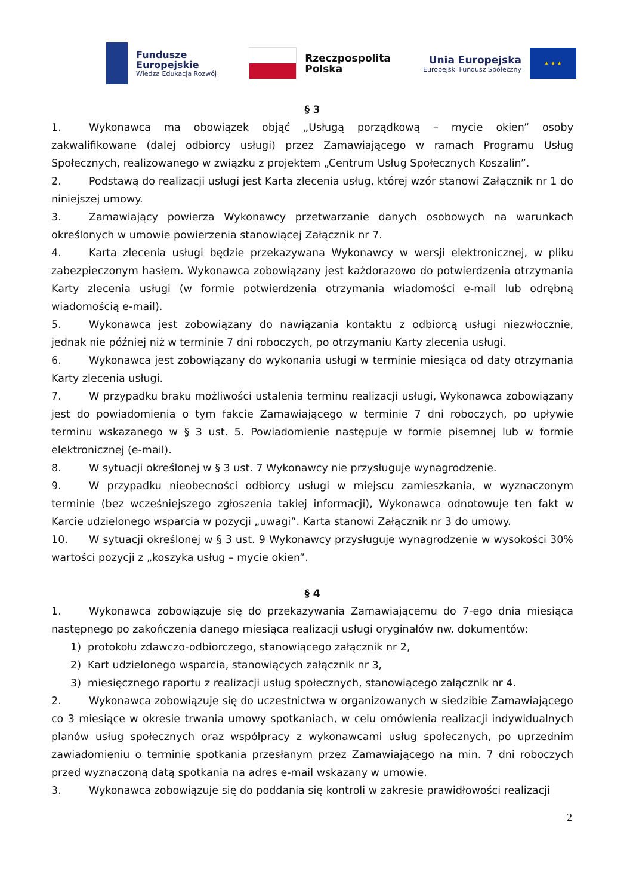Fundusze
Europejskie
Wiedza Edukacja Rozwój
Rzeczpospolita
Polska
Unia Europejska
Europejski Fundusz Społeczny
★ ★ ★
§ 3
1. Wykonawca ma obowiązek objąć „Usługą porządkową – mycie okien” osoby zakwalifikowane (dalej odbiorcy usługi) przez Zamawiającego w ramach Programu Usług Społecznych, realizowanego w związku z projektem „Centrum Usług Społecznych Koszalin”.
2. Podstawą do realizacji usługi jest Karta zlecenia usług, której wzór stanowi Załącznik nr 1 do niniejszej umowy.
3. Zamawiający powierza Wykonawcy przetwarzanie danych osobowych na warunkach określonych w umowie powierzenia stanowiącej Załącznik nr 7.
4. Karta zlecenia usługi będzie przekazywana Wykonawcy w wersji elektronicznej, w pliku zabezpieczonym hasłem. Wykonawca zobowiązany jest każdorazowo do potwierdzenia otrzymania Karty zlecenia usługi (w formie potwierdzenia otrzymania wiadomości e-mail lub odrębną wiadomością e-mail).
5. Wykonawca jest zobowiązany do nawiązania kontaktu z odbiorcą usługi niezwłocznie, jednak nie później niż w terminie 7 dni roboczych, po otrzymaniu Karty zlecenia usługi.
6. Wykonawca jest zobowiązany do wykonania usługi w terminie miesiąca od daty otrzymania Karty zlecenia usługi.
7. W przypadku braku możliwości ustalenia terminu realizacji usługi, Wykonawca zobowiązany jest do powiadomienia o tym fakcie Zamawiającego w terminie 7 dni roboczych, po upływie terminu wskazanego w § 3 ust. 5. Powiadomienie następuje w formie pisemnej lub w formie elektronicznej (e-mail).
8. W sytuacji określonej w § 3 ust. 7 Wykonawcy nie przysługuje wynagrodzenie.
9. W przypadku nieobecności odbiorcy usługi w miejscu zamieszkania, w wyznaczonym terminie (bez wcześniejszego zgłoszenia takiej informacji), Wykonawca odnotowuje ten fakt w Karcie udzielonego wsparcia w pozycji „uwagi”. Karta stanowi Załącznik nr 3 do umowy.
10. W sytuacji określonej w § 3 ust. 9 Wykonawcy przysługuje wynagrodzenie w wysokości 30% wartości pozycji z „koszyka usług – mycie okien”.
§ 4
1. Wykonawca zobowiązuje się do przekazywania Zamawiającemu do 7-ego dnia miesiąca następnego po zakończenia danego miesiąca realizacji usługi oryginałów nw. dokumentów:
1) protokołu zdawczo-odbiorczego, stanowiącego załącznik nr 2,
2) Kart udzielonego wsparcia, stanowiących załącznik nr 3,
3) miesięcznego raportu z realizacji usług społecznych, stanowiącego załącznik nr 4.
2. Wykonawca zobowiązuje się do uczestnictwa w organizowanych w siedzibie Zamawiającego co 3 miesiące w okresie trwania umowy spotkaniach, w celu omówienia realizacji indywidualnych planów usług społecznych oraz współpracy z wykonawcami usług społecznych, po uprzednim zawiadomieniu o terminie spotkania przesłanym przez Zamawiającego na min. 7 dni roboczych przed wyznaczoną datą spotkania na adres e-mail wskazany w umowie.
3. Wykonawca zobowiązuje się do poddania się kontroli w zakresie prawidłowości realizacji
2